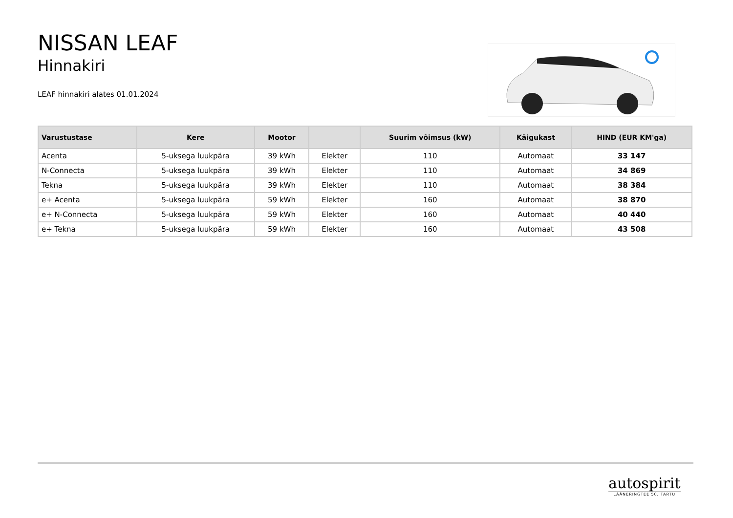NISSAN LEAF
Hinnakiri
LEAF hinnakiri alates 01.01.2024
| Varustustase | Kere | Mootor | | Suurim võimsus (kW) | Käigukast | HIND (EUR KM'ga) |
| --- | --- | --- | --- | --- | --- | --- |
| Acenta | 5-uksega luukpära | 39 kWh | Elekter | 110 | Automaat | 33 147 |
| N-Connecta | 5-uksega luukpära | 39 kWh | Elekter | 110 | Automaat | 34 869 |
| Tekna | 5-uksega luukpära | 39 kWh | Elekter | 110 | Automaat | 38 384 |
| e+ Acenta | 5-uksega luukpära | 59 kWh | Elekter | 160 | Automaat | 38 870 |
| e+ N-Connecta | 5-uksega luukpära | 59 kWh | Elekter | 160 | Automaat | 40 440 |
| e+ Tekna | 5-uksega luukpära | 59 kWh | Elekter | 160 | Automaat | 43 508 |
autospirit
LÄÄNERINGTEE 50, TARTU